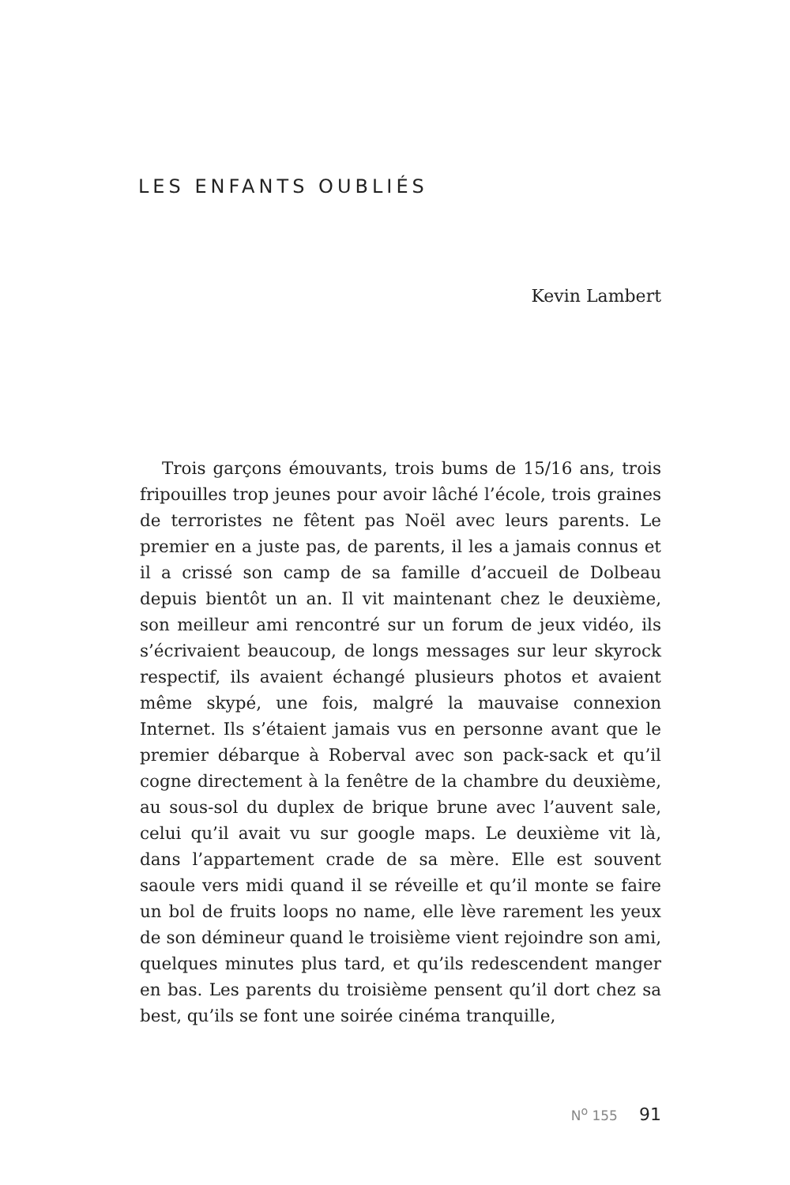LES ENFANTS OUBLIÉS
Kevin Lambert
Trois garçons émouvants, trois bums de 15/16 ans, trois fripouilles trop jeunes pour avoir lâché l’école, trois graines de terroristes ne fêtent pas Noël avec leurs parents. Le premier en a juste pas, de parents, il les a jamais connus et il a crissé son camp de sa famille d’accueil de Dolbeau depuis bientôt un an. Il vit maintenant chez le deuxième, son meilleur ami rencontré sur un forum de jeux vidéo, ils s’écrivaient beaucoup, de longs messages sur leur skyrock respectif, ils avaient échangé plusieurs photos et avaient même skypé, une fois, malgré la mauvaise connexion Internet. Ils s’étaient jamais vus en personne avant que le premier débarque à Roberval avec son pack-sack et qu’il cogne directement à la fenêtre de la chambre du deuxième, au sous-sol du duplex de brique brune avec l’auvent sale, celui qu’il avait vu sur google maps. Le deuxième vit là, dans l’appartement crade de sa mère. Elle est souvent saoule vers midi quand il se réveille et qu’il monte se faire un bol de fruits loops no name, elle lève rarement les yeux de son démineur quand le troisième vient rejoindre son ami, quelques minutes plus tard, et qu’ils redescendent manger en bas. Les parents du troisième pensent qu’il dort chez sa best, qu’ils se font une soirée cinéma tranquille,
N<sup>o</sup> 155 91